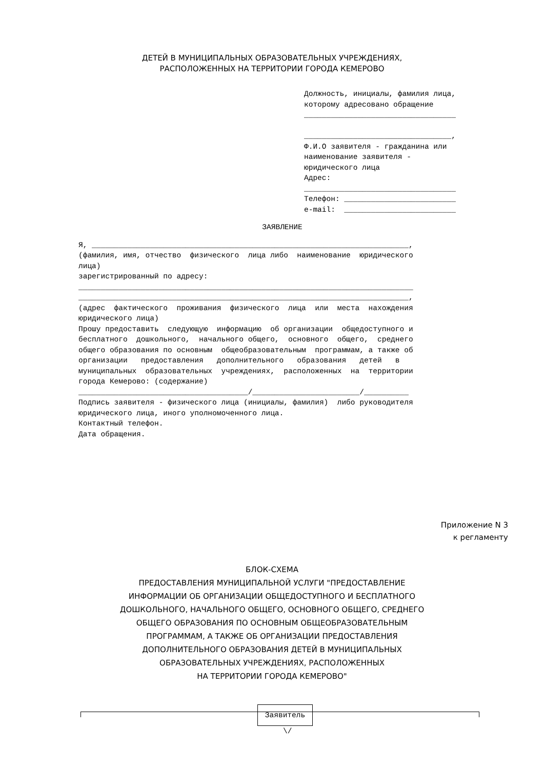ДЕТЕЙ В МУНИЦИПАЛЬНЫХ ОБРАЗОВАТЕЛЬНЫХ УЧРЕЖДЕНИЯХ,
РАСПОЛОЖЕННЫХ НА ТЕРРИТОРИИ ГОРОДА КЕМЕРОВО
Должность, инициалы, фамилия лица, которому адресовано обращение __________________________________ _________________________________, Ф.И.О заявителя - гражданина или наименование заявителя - юридического лица Адрес: __________________________________ Телефон: _________________________ e-mail: _________________________
ЗАЯВЛЕНИЕ
Я, _______________________________________________________________________, (фамилия, имя, отчество физического лица либо наименование юридического лица) зарегистрированный по адресу: ___________________________________________________________________________ __________________________________________________________________________, (адрес фактического проживания физического лица или места нахождения юридического лица) Прошу предоставить следующую информацию об организации общедоступного и бесплатного дошкольного, начального общего, основного общего, среднего общего образования по основным общеобразовательным программам, а также об организации предоставления дополнительного образования детей в муниципальных образовательных учреждениях, расположенных на территории города Кемерово: (содержание) ______________________________________/________________________/__________ Подпись заявителя - физического лица (инициалы, фамилия) либо руководителя юридического лица, иного уполномоченного лица. Контактный телефон. Дата обращения.
Приложение N 3
к регламенту
БЛОК-СХЕМА
ПРЕДОСТАВЛЕНИЯ МУНИЦИПАЛЬНОЙ УСЛУГИ "ПРЕДОСТАВЛЕНИЕ
ИНФОРМАЦИИ ОБ ОРГАНИЗАЦИИ ОБЩЕДОСТУПНОГО И БЕСПЛАТНОГО
ДОШКОЛЬНОГО, НАЧАЛЬНОГО ОБЩЕГО, ОСНОВНОГО ОБЩЕГО, СРЕДНЕГО
ОБЩЕГО ОБРАЗОВАНИЯ ПО ОСНОВНЫМ ОБЩЕОБРАЗОВАТЕЛЬНЫМ
ПРОГРАММАМ, А ТАКЖЕ ОБ ОРГАНИЗАЦИИ ПРЕДОСТАВЛЕНИЯ
ДОПОЛНИТЕЛЬНОГО ОБРАЗОВАНИЯ ДЕТЕЙ В МУНИЦИПАЛЬНЫХ
ОБРАЗОВАТЕЛЬНЫХ УЧРЕЖДЕНИЯХ, РАСПОЛОЖЕННЫХ
НА ТЕРРИТОРИИ ГОРОДА КЕМЕРОВО"
Заявитель
\/